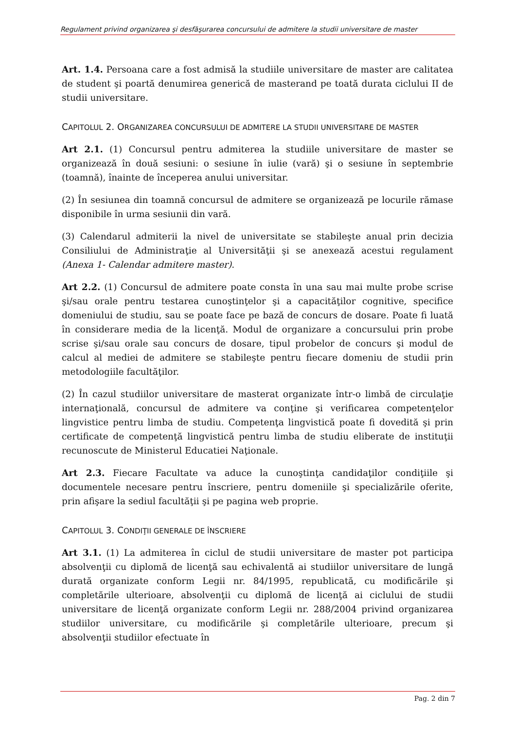Regulament privind organizarea şi desfăşurarea concursului de admitere la studii universitare de master
Art. 1.4. Persoana care a fost admisă la studiile universitare de master are calitatea de student şi poartă denumirea generică de masterand pe toată durata ciclului II de studii universitare.
CAPITOLUL 2. ORGANIZAREA CONCURSULUI DE ADMITERE LA STUDII UNIVERSITARE DE MASTER
Art 2.1. (1) Concursul pentru admiterea la studiile universitare de master se organizează în două sesiuni: o sesiune în iulie (vară) şi o sesiune în septembrie (toamnă), înainte de începerea anului universitar.
(2) În sesiunea din toamnă concursul de admitere se organizează pe locurile rămase disponibile în urma sesiunii din vară.
(3) Calendarul admiterii la nivel de universitate se stabileşte anual prin decizia Consiliului de Administraţie al Universităţii şi se anexează acestui regulament (Anexa 1- Calendar admitere master).
Art 2.2. (1) Concursul de admitere poate consta în una sau mai multe probe scrise şi/sau orale pentru testarea cunoştinţelor şi a capacităţilor cognitive, specifice domeniului de studiu, sau se poate face pe bază de concurs de dosare. Poate fi luată în considerare media de la licenţă. Modul de organizare a concursului prin probe scrise şi/sau orale sau concurs de dosare, tipul probelor de concurs şi modul de calcul al mediei de admitere se stabileşte pentru fiecare domeniu de studii prin metodologiile facultăţilor.
(2) În cazul studiilor universitare de masterat organizate într-o limbă de circulaţie internaţională, concursul de admitere va conţine şi verificarea competenţelor lingvistice pentru limba de studiu. Competenţa lingvistică poate fi dovedită şi prin certificate de competenţă lingvistică pentru limba de studiu eliberate de instituţii recunoscute de Ministerul Educatiei Naţionale.
Art 2.3. Fiecare Facultate va aduce la cunoştinţa candidaţilor condiţiile şi documentele necesare pentru înscriere, pentru domeniile şi specializările oferite, prin afişare la sediul facultăţii şi pe pagina web proprie.
CAPITOLUL 3. CONDIŢII GENERALE DE ÎNSCRIERE
Art 3.1. (1) La admiterea în ciclul de studii universitare de master pot participa absolvenţii cu diplomă de licenţă sau echivalentă ai studiilor universitare de lungă durată organizate conform Legii nr. 84/1995, republicată, cu modificările şi completările ulterioare, absolvenţii cu diplomă de licenţă ai ciclului de studii universitare de licenţă organizate conform Legii nr. 288/2004 privind organizarea studiilor universitare, cu modificările şi completările ulterioare, precum şi absolvenţii studiilor efectuate în
Pag. 2 din 7